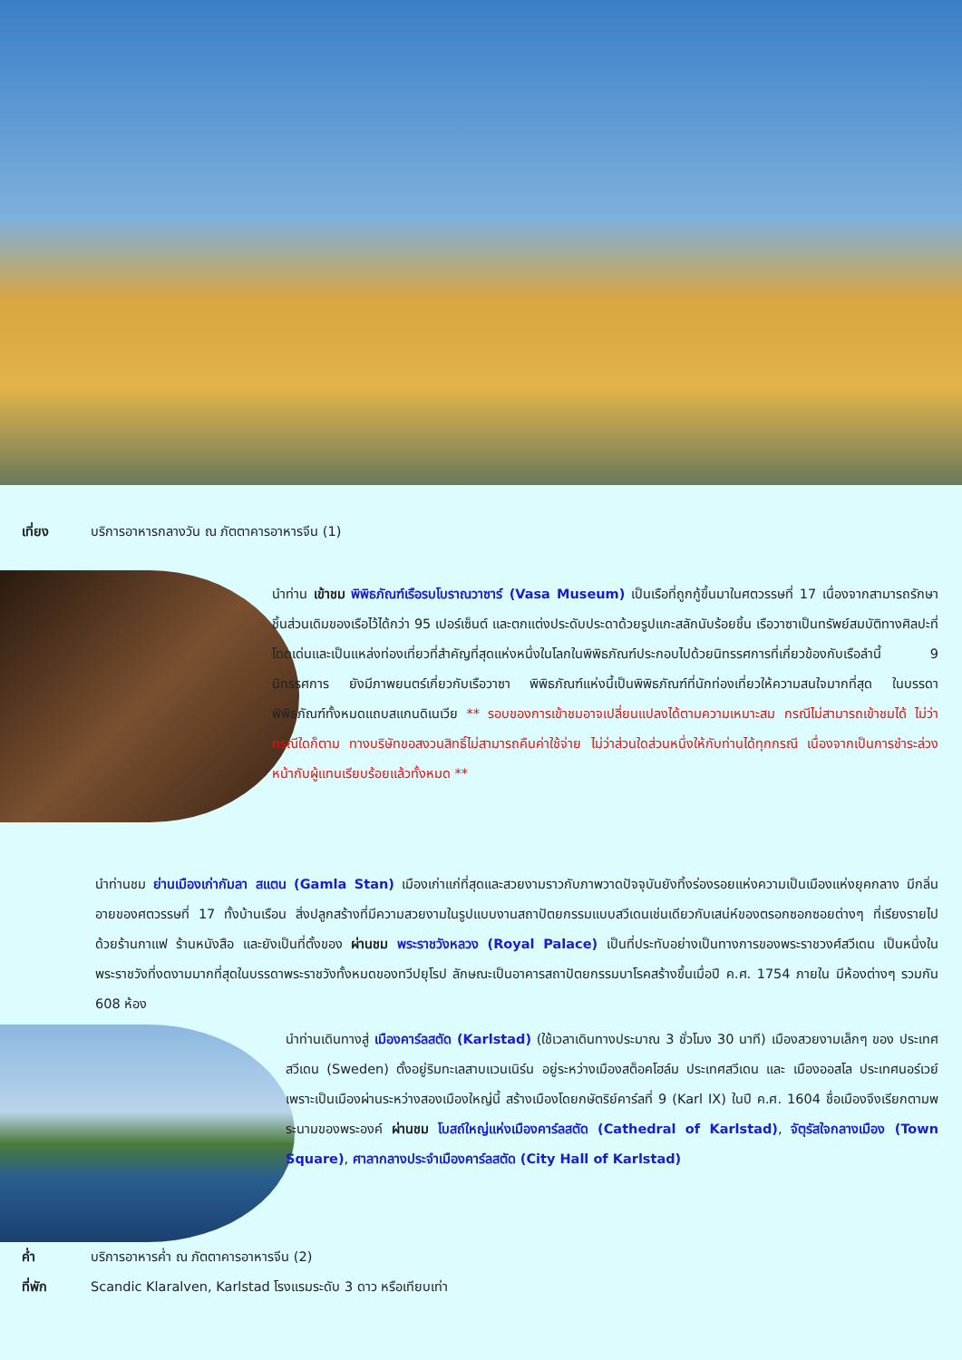เที่ยง บริการอาหารกลางวัน ณ ภัตตาคารอาหารจีน (1)
นำท่าน เข้าชม พิพิธภัณฑ์เรือรบโบราณวาซาร์ (Vasa Museum) เป็นเรือที่ถูกกู้ขึ้นมาในศตวรรษที่ 17 เนื่องจากสามารถรักษาชิ้นส่วนเดิมของเรือไว้ได้กว่า 95 เปอร์เซ็นต์ และตกแต่งประดับประดาด้วยรูปแกะสลักนับร้อยชิ้น เรือวาซาเป็นทรัพย์สมบัติทางศิลปะที่โดดเด่นและเป็นแหล่งท่องเที่ยวที่สำคัญที่สุดแห่งหนึ่งในโลกในพิพิธภัณฑ์ประกอบไปด้วยนิทรรศการที่เกี่ยวข้องกับเรือลำนี้ 9 นิทรรศการ ยังมีภาพยนตร์เกี่ยวกับเรือวาซา พิพิธภัณฑ์แห่งนี้เป็นพิพิธภัณฑ์ที่นักท่องเที่ยวให้ความสนใจมากที่สุด ในบรรดาพิพิธภัณฑ์ทั้งหมดแถบสแกนดิเนเวีย ** รอบของการเข้าชมอาจเปลี่ยนแปลงได้ตามความเหมาะสม กรณีไม่สามารถเข้าชมได้ ไม่ว่ากรณีใดก็ตาม ทางบริษัทขอสงวนสิทธิ์ไม่สามารถคืนค่าใช้จ่าย ไม่ว่าส่วนใดส่วนหนึ่งให้กับท่านได้ทุกกรณี เนื่องจากเป็นการชำระล่วงหน้ากับผู้แทนเรียบร้อยแล้วทั้งหมด **
นำท่านชม ย่านเมืองเก่ากัมลา สแตน (Gamla Stan) เมืองเก่าแก่ที่สุดและสวยงามราวกับภาพวาดปัจจุบันยังทิ้งร่องรอยแห่งความเป็นเมืองแห่งยุคกลาง มีกลิ่นอายของศตวรรษที่ 17 ทั้งบ้านเรือน สิ่งปลูกสร้างที่มีความสวยงามในรูปแบบงานสถาปัตยกรรมแบบสวีเดนเช่นเดียวกับเสน่ห์ของตรอกซอกซอยต่างๆ ที่เรียงรายไปด้วยร้านกาแฟ ร้านหนังสือ และยังเป็นที่ตั้งของ ผ่านชม พระราชวังหลวง (Royal Palace) เป็นที่ประทับอย่างเป็นทางการของพระราชวงศ์สวีเดน เป็นหนึ่งในพระราชวังที่งดงามมากที่สุดในบรรดาพระราชวังทั้งหมดของทวีปยุโรป ลักษณะเป็นอาคารสถาปัตยกรรมบาโรคสร้างขึ้นเมื่อปี ค.ศ. 1754 ภายใน มีห้องต่างๆ รวมกัน 608 ห้อง
นำท่านเดินทางสู่ เมืองคาร์ลสตัด (Karlstad) (ใช้เวลาเดินทางประมาณ 3 ชั่วโมง 30 นาที) เมืองสวยงามเล็กๆ ของ ประเทศสวีเดน (Sweden) ตั้งอยู่ริมทะเลสาบแวนเนิร์น อยู่ระหว่างเมืองสต็อคโฮล์ม ประเทศสวีเดน และ เมืองออสโล ประเทศนอร์เวย์ เพราะเป็นเมืองผ่านระหว่างสองเมืองใหญ่นี้ สร้างเมืองโดยกษัตริย์คาร์ลที่ 9 (Karl IX) ในปี ค.ศ. 1604 ชื่อเมืองจึงเรียกตามพระนามของพระองค์ ผ่านชม โบสถ์ใหญ่แห่งเมืองคาร์ลสตัด (Cathedral of Karlstad), จัตุรัสใจกลางเมือง (Town Square), ศาลากลางประจำเมืองคาร์ลสตัด (City Hall of Karlstad)
ค่ำ บริการอาหารค่ำ ณ ภัตตาคารอาหารจีน (2)
ที่พัก Scandic Klaralven, Karlstad โรงแรมระดับ 3 ดาว หรือเทียบเท่า